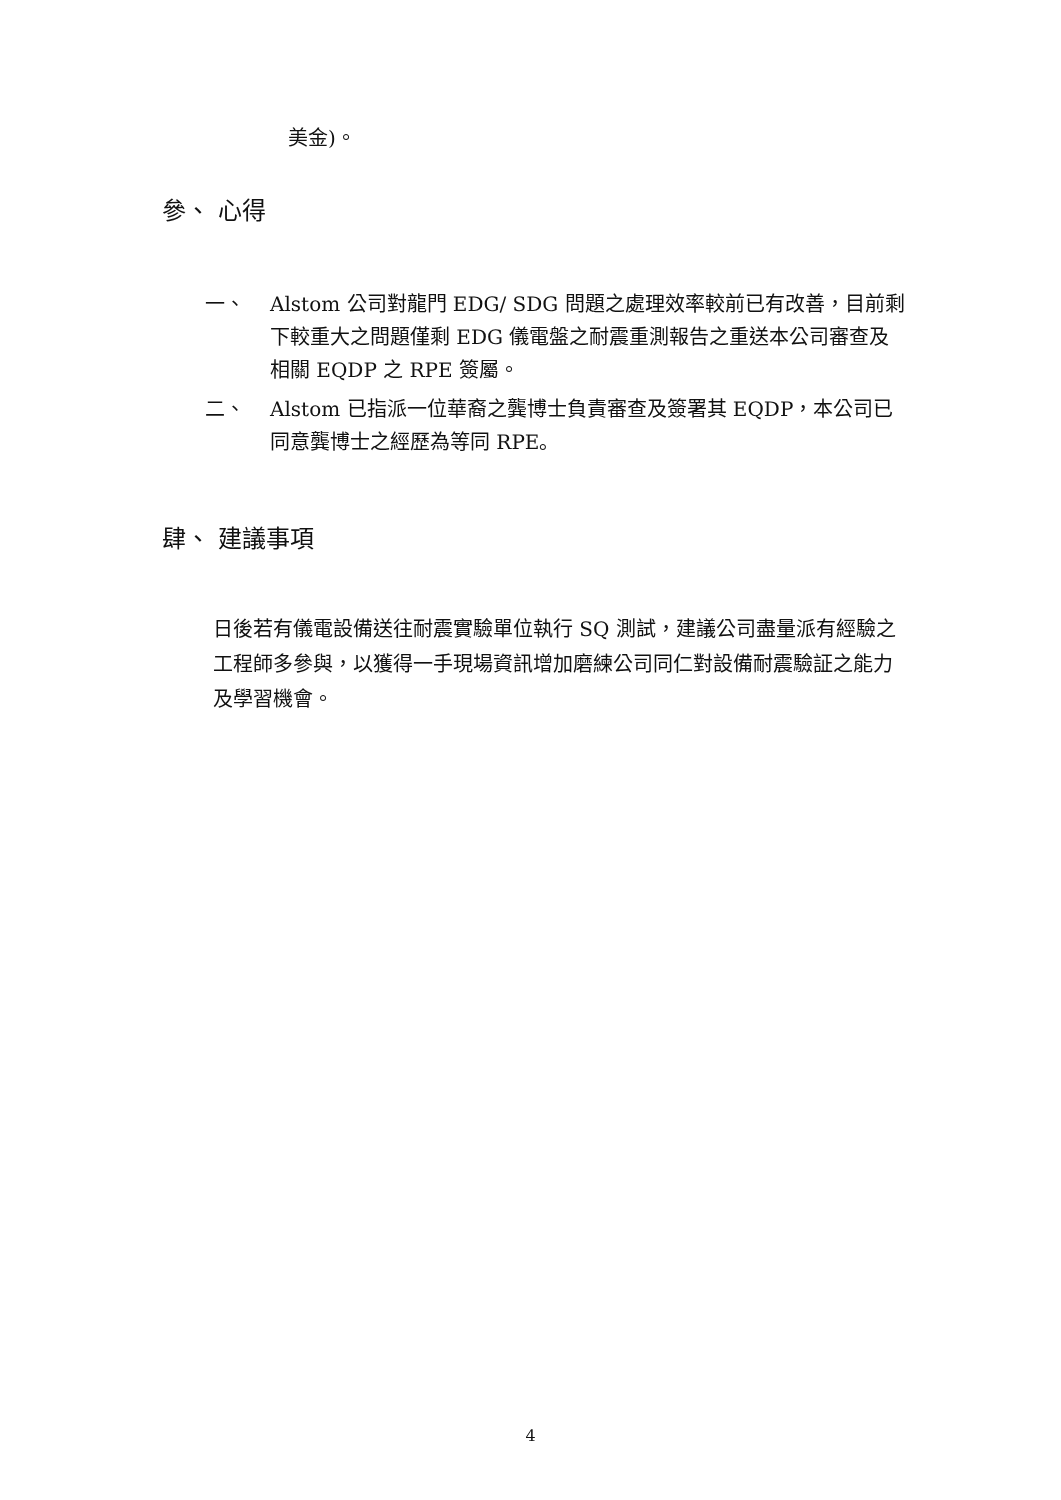美金)。
參、 心得
一、 Alstom 公司對龍門 EDG/ SDG 問題之處理效率較前已有改善，目前剩下較重大之問題僅剩 EDG 儀電盤之耐震重測報告之重送本公司審查及相關 EQDP 之 RPE 簽屬。
二、 Alstom 已指派一位華裔之龔博士負責審查及簽署其 EQDP，本公司已同意龔博士之經歷為等同 RPE。
肆、 建議事項
日後若有儀電設備送往耐震實驗單位執行 SQ 測試，建議公司盡量派有經驗之工程師多參與，以獲得一手現場資訊增加磨練公司同仁對設備耐震驗証之能力及學習機會。
4